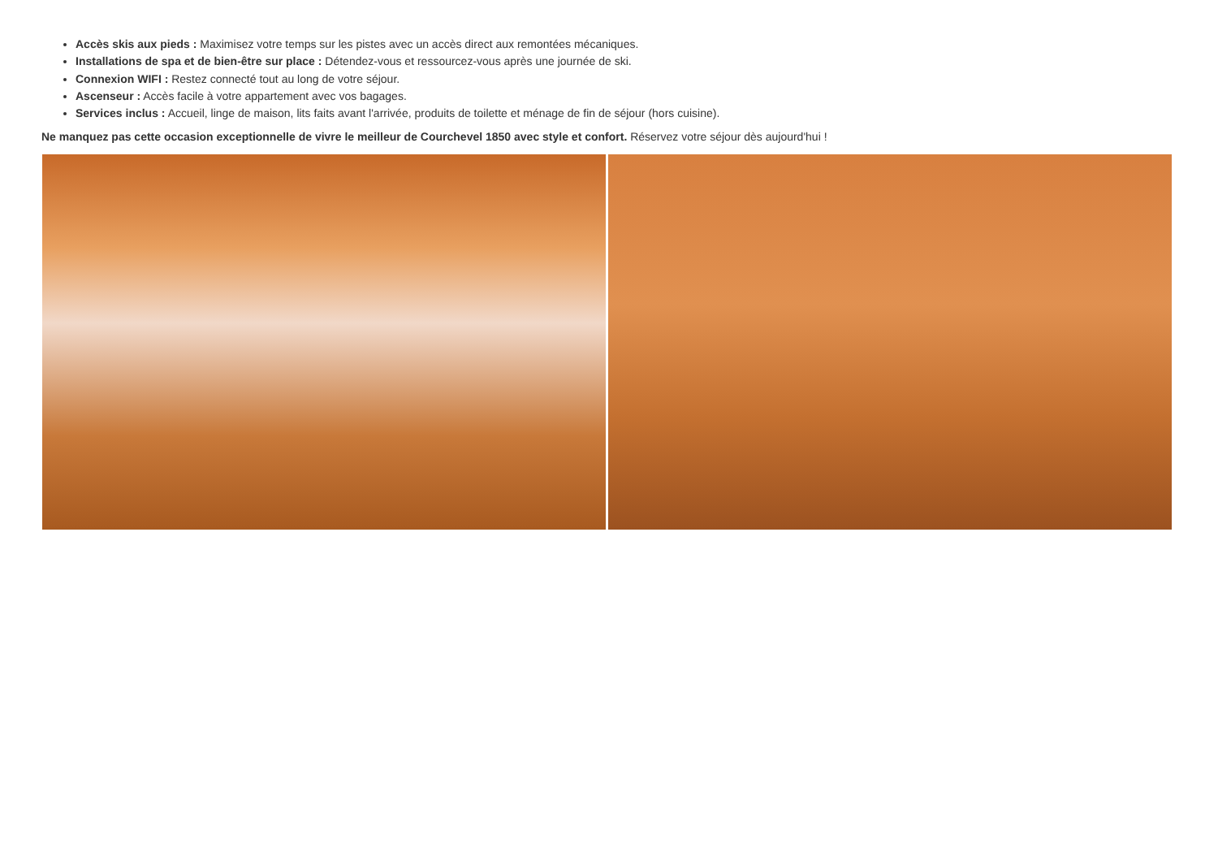Accès skis aux pieds : Maximisez votre temps sur les pistes avec un accès direct aux remontées mécaniques.
Installations de spa et de bien-être sur place : Détendez-vous et ressourcez-vous après une journée de ski.
Connexion WIFI : Restez connecté tout au long de votre séjour.
Ascenseur : Accès facile à votre appartement avec vos bagages.
Services inclus : Accueil, linge de maison, lits faits avant l'arrivée, produits de toilette et ménage de fin de séjour (hors cuisine).
Ne manquez pas cette occasion exceptionnelle de vivre le meilleur de Courchevel 1850 avec style et confort. Réservez votre séjour dès aujourd'hui !